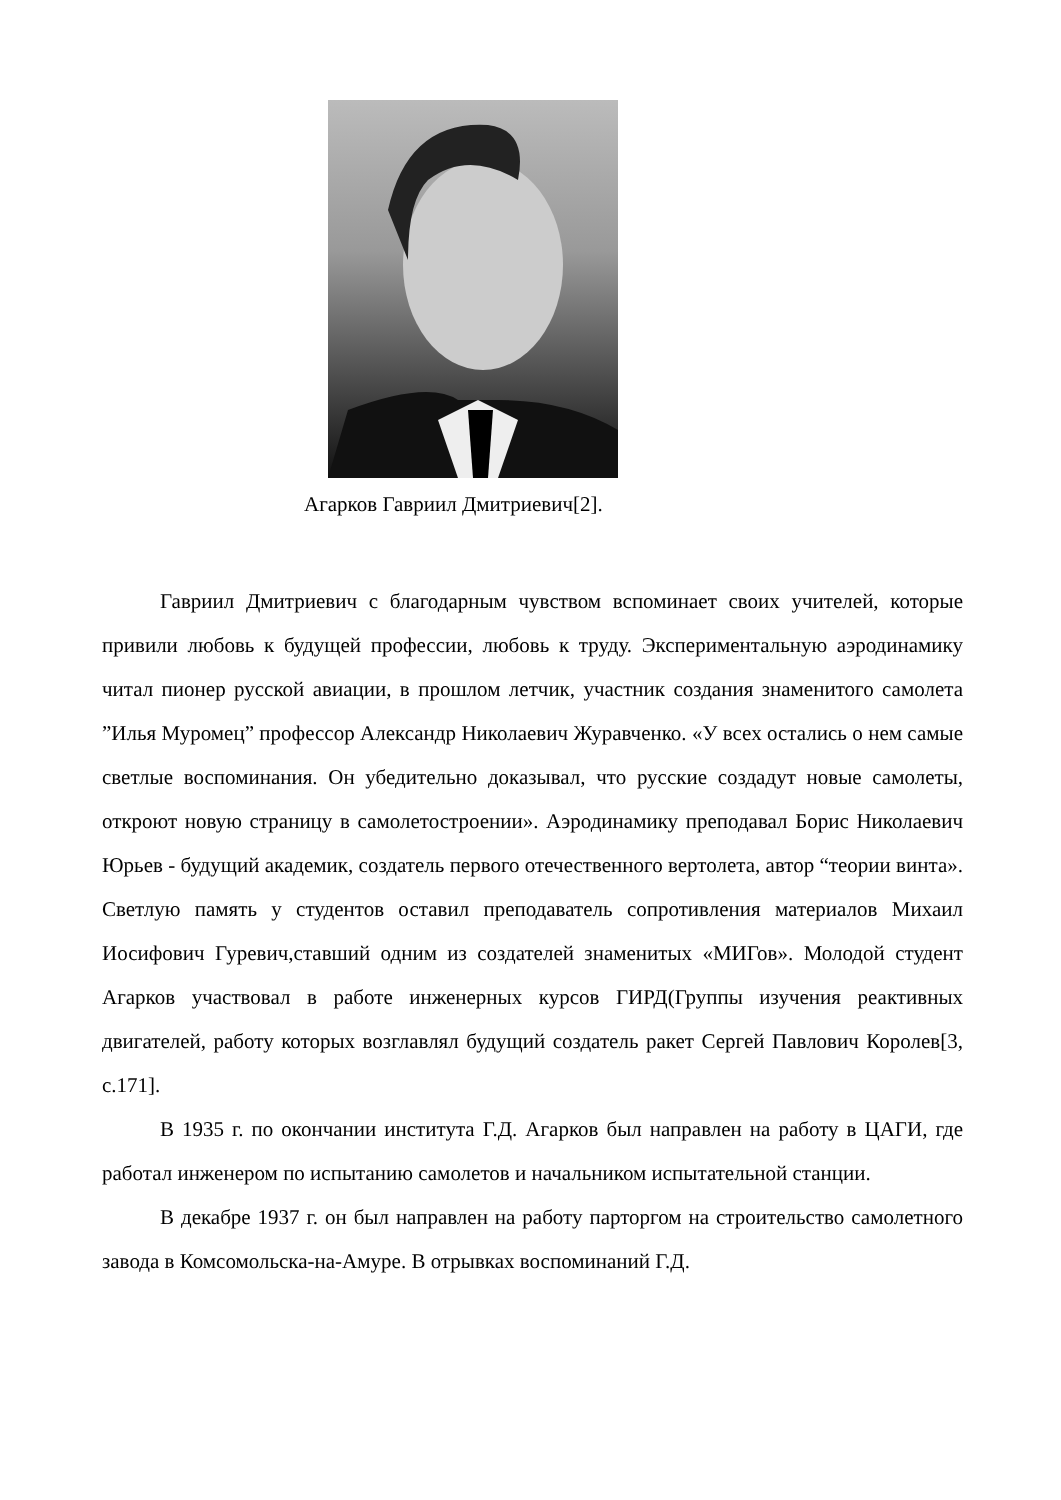Агарков Гавриил Дмитриевич[2].
Гавриил Дмитриевич с благодарным чувством вспоминает своих учителей, которые привили любовь к будущей профессии, любовь к труду. Экспериментальную аэродинамику читал пионер русской авиации, в прошлом летчик, участник создания знаменитого самолета ”Илья Муромец” профессор Александр Николаевич Журавченко. «У всех остались о нем самые светлые воспоминания. Он убедительно доказывал, что русские создадут новые самолеты, откроют новую страницу в самолетостроении». Аэродинамику преподавал Борис Николаевич Юрьев - будущий академик, создатель первого отечественного вертолета, автор “теории винта». Светлую память у студентов оставил преподаватель сопротивления материалов Михаил Иосифович Гуревич,ставший одним из создателей знаменитых «МИГов». Молодой студент Агарков участвовал в работе инженерных курсов ГИРД(Группы изучения реактивных двигателей, работу которых возглавлял будущий создатель ракет Сергей Павлович Королев[3, с.171].
В 1935 г. по окончании института Г.Д. Агарков был направлен на работу в ЦАГИ, где работал инженером по испытанию самолетов и начальником испытательной станции.
В декабре 1937 г. он был направлен на работу парторгом на строительство самолетного завода в Комсомольска-на-Амуре. В отрывках воспоминаний Г.Д.